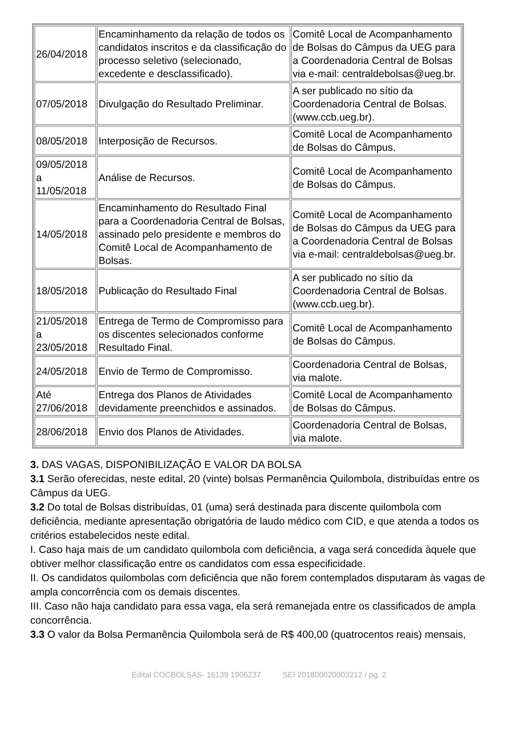| 26/04/2018 | Encaminhamento da relação de todos os candidatos inscritos e da classificação do processo seletivo (selecionado, excedente e desclassificado). | Comitê Local de Acompanhamento de Bolsas do Câmpus da UEG para a Coordenadoria Central de Bolsas via e-mail: centraldebolsas@ueg.br. |
| 07/05/2018 | Divulgação do Resultado Preliminar. | A ser publicado no sítio da Coordenadoria Central de Bolsas. (www.ccb.ueg.br). |
| 08/05/2018 | Interposição de Recursos. | Comitê Local de Acompanhamento de Bolsas do Câmpus. |
| 09/05/2018 a 11/05/2018 | Análise de Recursos. | Comitê Local de Acompanhamento de Bolsas do Câmpus. |
| 14/05/2018 | Encaminhamento do Resultado Final para a Coordenadoria Central de Bolsas, assinado pelo presidente e membros do Comitê Local de Acompanhamento de Bolsas. | Comitê Local de Acompanhamento de Bolsas do Câmpus da UEG para a Coordenadoria Central de Bolsas via e-mail: centraldebolsas@ueg.br. |
| 18/05/2018 | Publicação do Resultado Final | A ser publicado no sítio da Coordenadoria Central de Bolsas. (www.ccb.ueg.br). |
| 21/05/2018 a 23/05/2018 | Entrega de Termo de Compromisso para os discentes selecionados conforme Resultado Final. | Comitê Local de Acompanhamento de Bolsas do Câmpus. |
| 24/05/2018 | Envio de Termo de Compromisso. | Coordenadoria Central de Bolsas, via malote. |
| Até 27/06/2018 | Entrega dos Planos de Atividades devidamente preenchidos e assinados. | Comitê Local de Acompanhamento de Bolsas do Câmpus. |
| 28/06/2018 | Envio dos Planos de Atividades. | Coordenadoria Central de Bolsas, via malote. |
3. DAS VAGAS, DISPONIBILIZAÇÃO E VALOR DA BOLSA
3.1 Serão oferecidas, neste edital, 20 (vinte) bolsas Permanência Quilombola, distribuídas entre os Câmpus da UEG.
3.2 Do total de Bolsas distribuídas, 01 (uma) será destinada para discente quilombola com deficiência, mediante apresentação obrigatória de laudo médico com CID, e que atenda a todos os critérios estabelecidos neste edital.
I. Caso haja mais de um candidato quilombola com deficiência, a vaga será concedida àquele que obtiver melhor classificação entre os candidatos com essa especificidade.
II. Os candidatos quilombolas com deficiência que não forem contemplados disputaram às vagas de ampla concorrência com os demais discentes.
III. Caso não haja candidato para essa vaga, ela será remanejada entre os classificados de ampla concorrência.
3.3 O valor da Bolsa Permanência Quilombola será de R$ 400,00 (quatrocentos reais) mensais,
Edital COCBOLSAS- 16139 1906237 SEI 201800020003212 / pg. 2